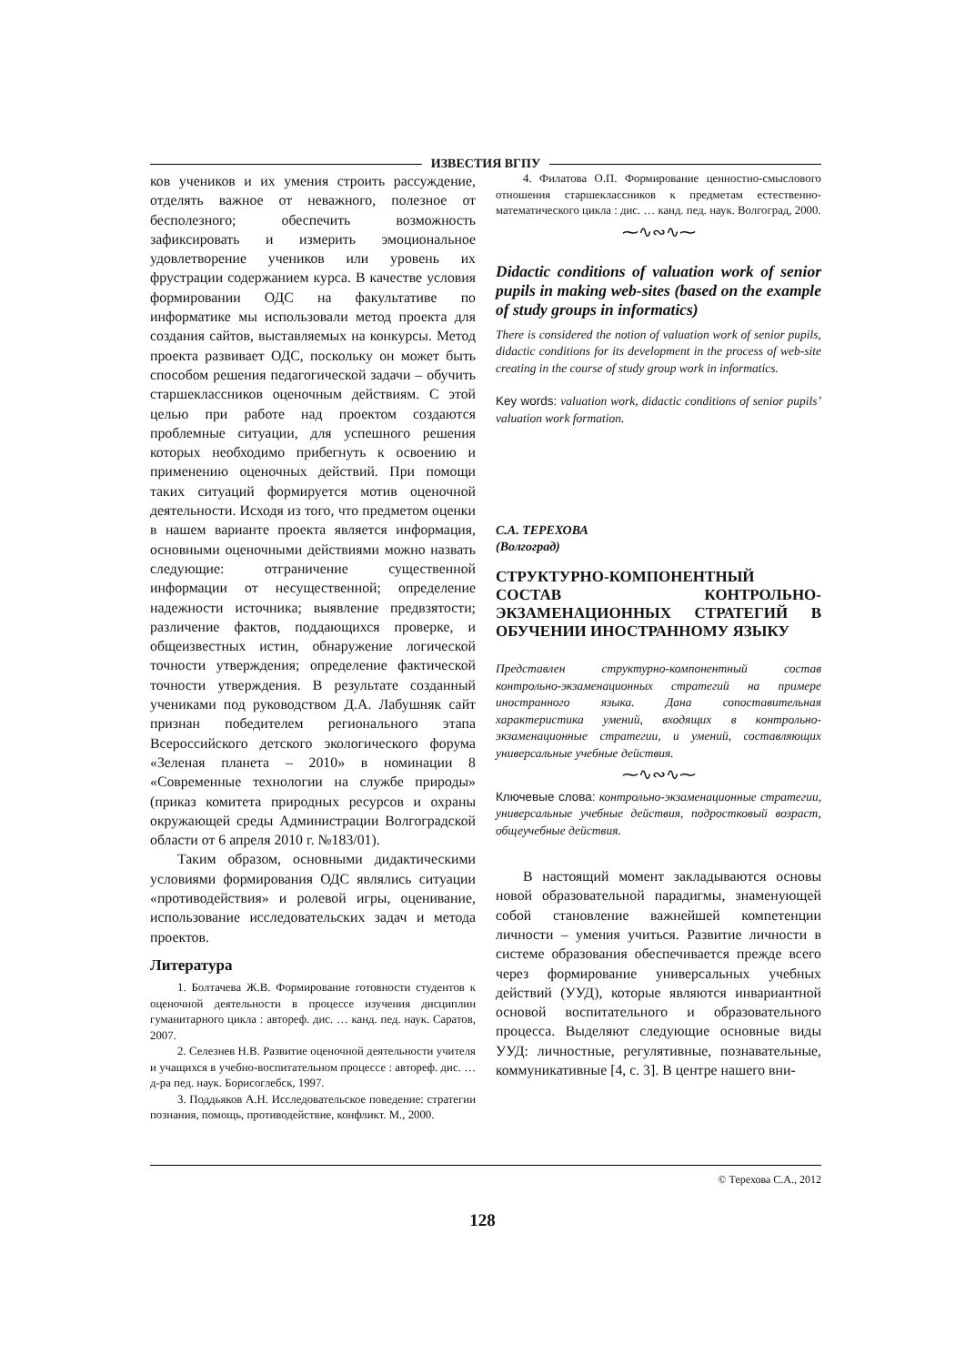ИЗВЕСТИЯ ВГПУ
ков учеников и их умения строить рассуждение, отделять важное от неважного, полезное от бесполезного; обеспечить возможность зафиксировать и измерить эмоциональное удовлетворение учеников или уровень их фрустрации содержанием курса. В качестве условия формировании ОДС на факультативе по информатике мы использовали метод проекта для создания сайтов, выставляемых на конкурсы. Метод проекта развивает ОДС, поскольку он может быть способом решения педагогической задачи – обучить старшеклассников оценочным действиям. С этой целью при работе над проектом создаются проблемные ситуации, для успешного решения которых необходимо прибегнуть к освоению и применению оценочных действий. При помощи таких ситуаций формируется мотив оценочной деятельности. Исходя из того, что предметом оценки в нашем варианте проекта является информация, основными оценочными действиями можно назвать следующие: отграничение существенной информации от несущественной; определение надежности источника; выявление предвзятости; различение фактов, поддающихся проверке, и общеизвестных истин, обнаружение логической точности утверждения; определение фактической точности утверждения. В результате созданный учениками под руководством Д.А. Лабушняк сайт признан победителем регионального этапа Всероссийского детского экологического форума «Зеленая планета – 2010» в номинации 8 «Современные технологии на службе природы» (приказ комитета природных ресурсов и охраны окружающей среды Администрации Волгоградской области от 6 апреля 2010 г. №183/01).
Таким образом, основными дидактическими условиями формирования ОДС являлись ситуации «противодействия» и ролевой игры, оценивание, использование исследовательских задач и метода проектов.
Литература
1. Болтачева Ж.В. Формирование готовности студентов к оценочной деятельности в процессе изучения дисциплин гуманитарного цикла : автореф. дис. … канд. пед. наук. Саратов, 2007.
2. Селезнев Н.В. Развитие оценочной деятельности учителя и учащихся в учебно-воспитательном процессе : автореф. дис. … д-ра пед. наук. Борисоглебск, 1997.
3. Поддьяков А.Н. Исследовательское поведение: стратегии познания, помощь, противодействие, конфликт. М., 2000.
4. Филатова О.П. Формирование ценностно-смыслового отношения старшеклассников к предметам естественно-математического цикла : дис. … канд. пед. наук. Волгоград, 2000.
⁓∿∾∿⁓
Didactic conditions of valuation work of senior pupils in making web-sites (based on the example of study groups in informatics)
There is considered the notion of valuation work of senior pupils, didactic conditions for its development in the process of web-site creating in the course of study group work in informatics.
Key words: valuation work, didactic conditions of senior pupils’ valuation work formation.
С.А. ТЕРЕХОВА
(Волгоград)
СТРУКТУРНО-КОМПОНЕНТНЫЙ СОСТАВ КОНТРОЛЬНО-ЭКЗАМЕНАЦИОННЫХ СТРАТЕГИЙ В ОБУЧЕНИИ ИНОСТРАННОМУ ЯЗЫКУ
Представлен структурно-компонентный состав контрольно-экзаменационных стратегий на примере иностранного языка. Дана сопоставительная характеристика умений, входящих в контрольно-экзаменационные стратегии, и умений, составляющих универсальные учебные действия.
⁓∿∾∿⁓
Ключевые слова: контрольно-экзаменационные стратегии, универсальные учебные действия, подростковый возраст, общеучебные действия.
В настоящий момент закладываются основы новой образовательной парадигмы, знаменующей собой становление важнейшей компетенции личности – умения учиться. Развитие личности в системе образования обеспечивается прежде всего через формирование универсальных учебных действий (УУД), которые являются инвариантной основой воспитательного и образовательного процесса. Выделяют следующие основные виды УУД: личностные, регулятивные, познавательные, коммуникативные [4, с. 3]. В центре нашего вни-
© Терехова С.А., 2012
128